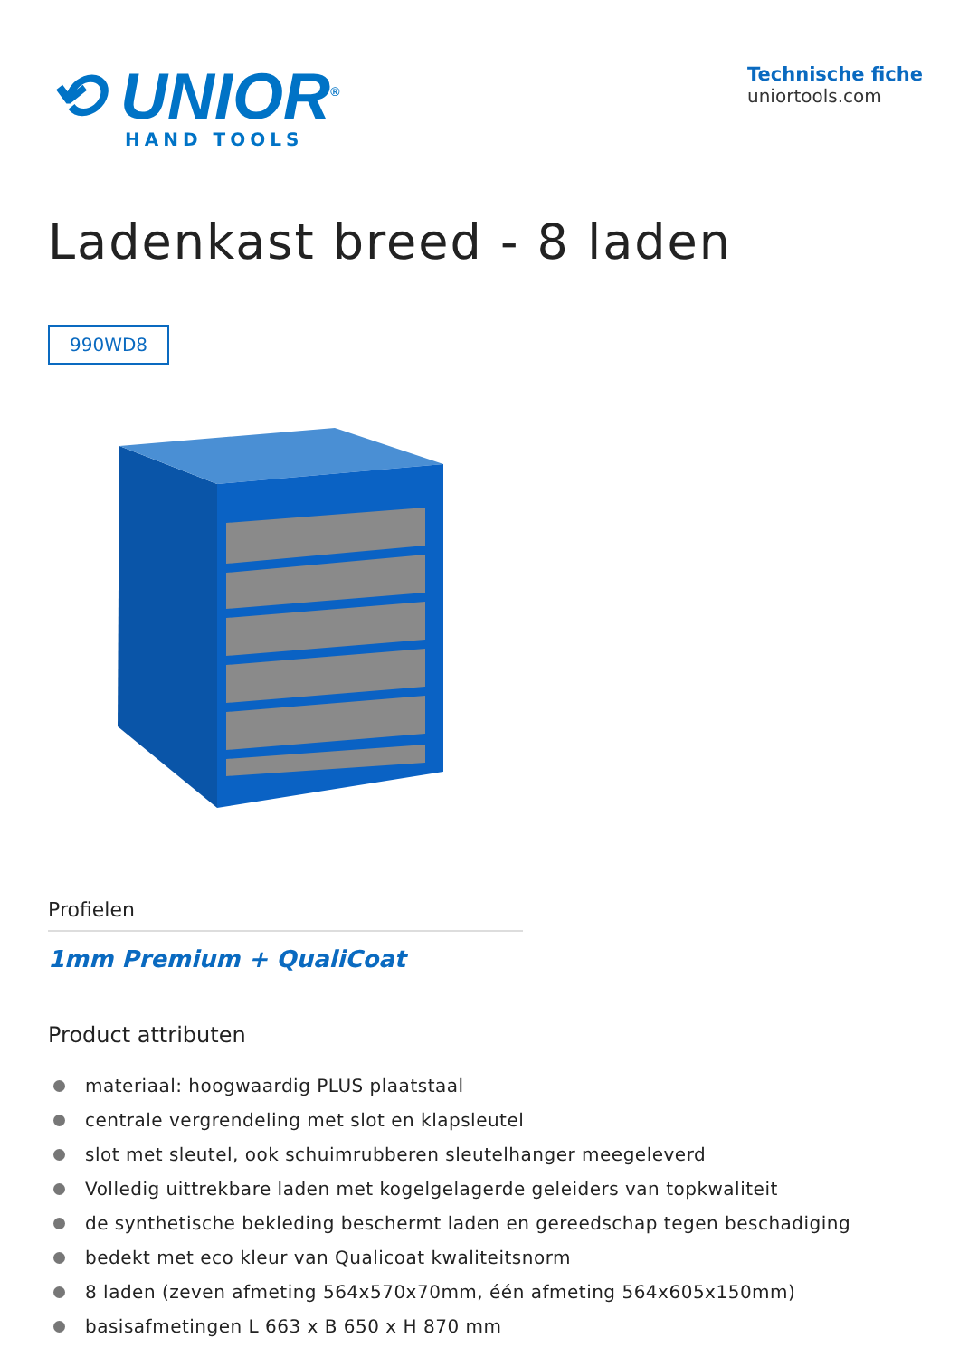⟲ UNIOR<sup>®</sup>
HAND TOOLS
Technische fiche
uniortools.com
Ladenkast breed - 8 laden
990WD8
Profielen
1mm Premium + QualiCoat
Product attributen
materiaal: hoogwaardig PLUS plaatstaal
centrale vergrendeling met slot en klapsleutel
slot met sleutel, ook schuimrubberen sleutelhanger meegeleverd
Volledig uittrekbare laden met kogelgelagerde geleiders van topkwaliteit
de synthetische bekleding beschermt laden en gereedschap tegen beschadiging
bedekt met eco kleur van Qualicoat kwaliteitsnorm
8 laden (zeven afmeting 564x570x70mm, één afmeting 564x605x150mm)
basisafmetingen L 663 x B 650 x H 870 mm